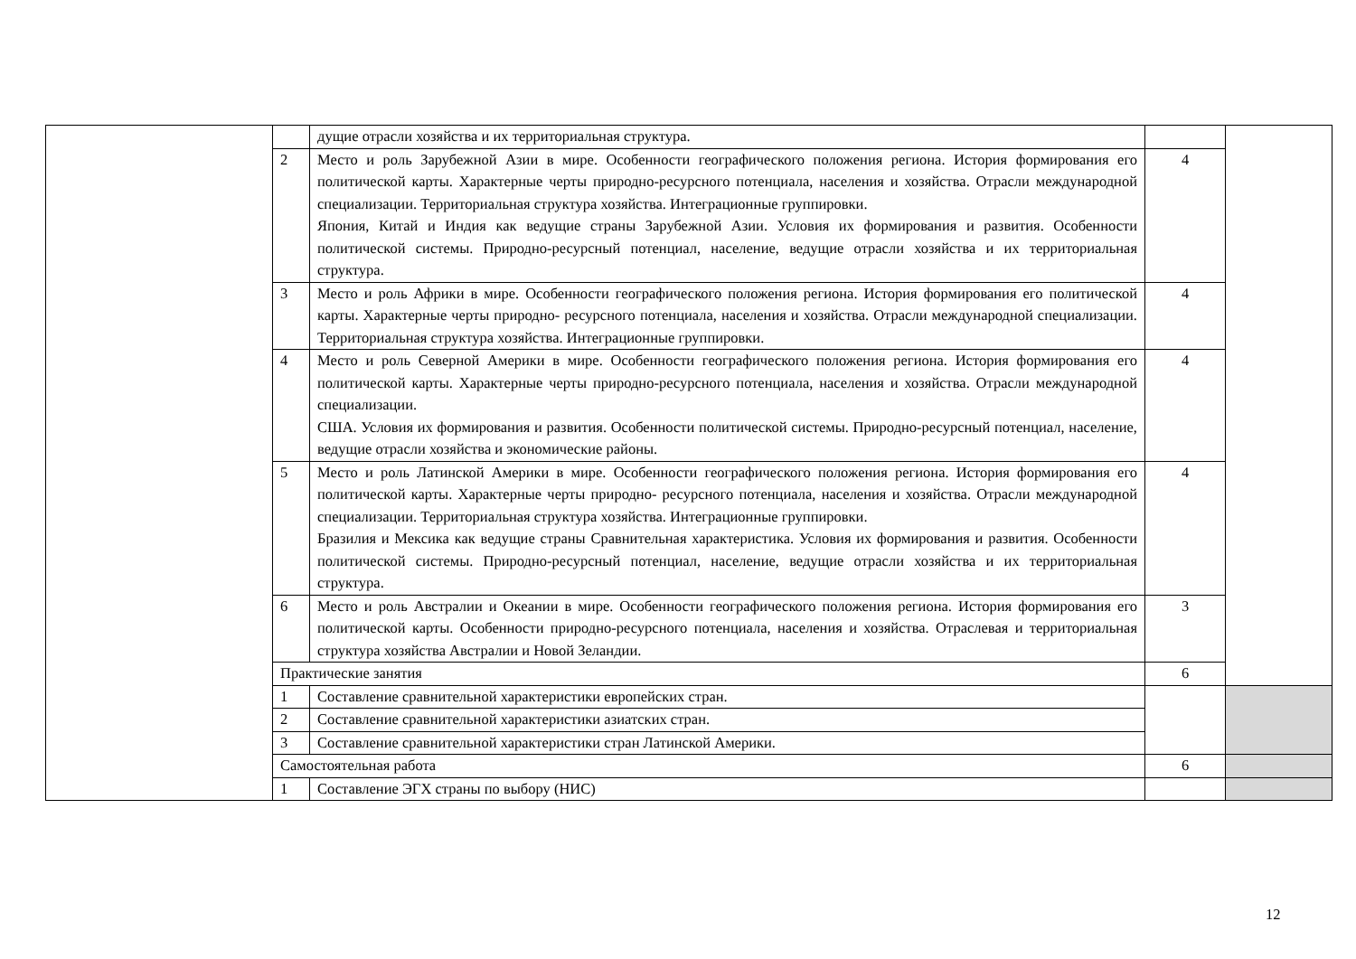| | | дущие отрасли хозяйства и их территориальная структура. | | |
| | 2 | Место и роль Зарубежной Азии в мире. Особенности географического положения региона. История формирования его политической карты. Характерные черты природно-ресурсного потенциала, населения и хозяйства. Отрасли международной специализации. Территориальная структура хозяйства. Интеграционные группировки. Япония, Китай и Индия как ведущие страны Зарубежной Азии. Условия их формирования и развития. Особенности политической системы. Природно-ресурсный потенциал, население, ведущие отрасли хозяйства и их территориальная структура. | 4 | |
| | 3 | Место и роль Африки в мире. Особенности географического положения региона. История формирования его политической карты. Характерные черты природно- ресурсного потенциала, населения и хозяйства. Отрасли международной специализации. Территориальная структура хозяйства. Интеграционные группировки. | 4 | |
| | 4 | Место и роль Северной Америки в мире. Особенности географического положения региона. История формирования его политической карты. Характерные черты природно-ресурсного потенциала, населения и хозяйства. Отрасли международной специализации. США. Условия их формирования и развития. Особенности политической системы. Природно-ресурсный потенциал, население, ведущие отрасли хозяйства и экономические районы. | 4 | |
| | 5 | Место и роль Латинской Америки в мире. Особенности географического положения региона. История формирования его политической карты. Характерные черты природно- ресурсного потенциала, населения и хозяйства. Отрасли международной специализации. Территориальная структура хозяйства. Интеграционные группировки. Бразилия и Мексика как ведущие страны Сравнительная характеристика. Условия их формирования и развития. Особенности политической системы. Природно-ресурсный потенциал, население, ведущие отрасли хозяйства и их территориальная структура. | 4 | |
| | 6 | Место и роль Австралии и Океании в мире. Особенности географического положения региона. История формирования его политической карты. Особенности природно-ресурсного потенциала, населения и хозяйства. Отраслевая и территориальная структура хозяйства Австралии и Новой Зеландии. | 3 | |
| | Практические занятия | | 6 | |
| | 1 | Составление сравнительной характеристики европейских стран. | | |
| | 2 | Составление сравнительной характеристики азиатских стран. | | |
| | 3 | Составление сравнительной характеристики стран Латинской Америки. | | |
| | Самостоятельная работа | | 6 | |
| | 1 | Составление ЭГХ страны по выбору (НИС) | | |
12